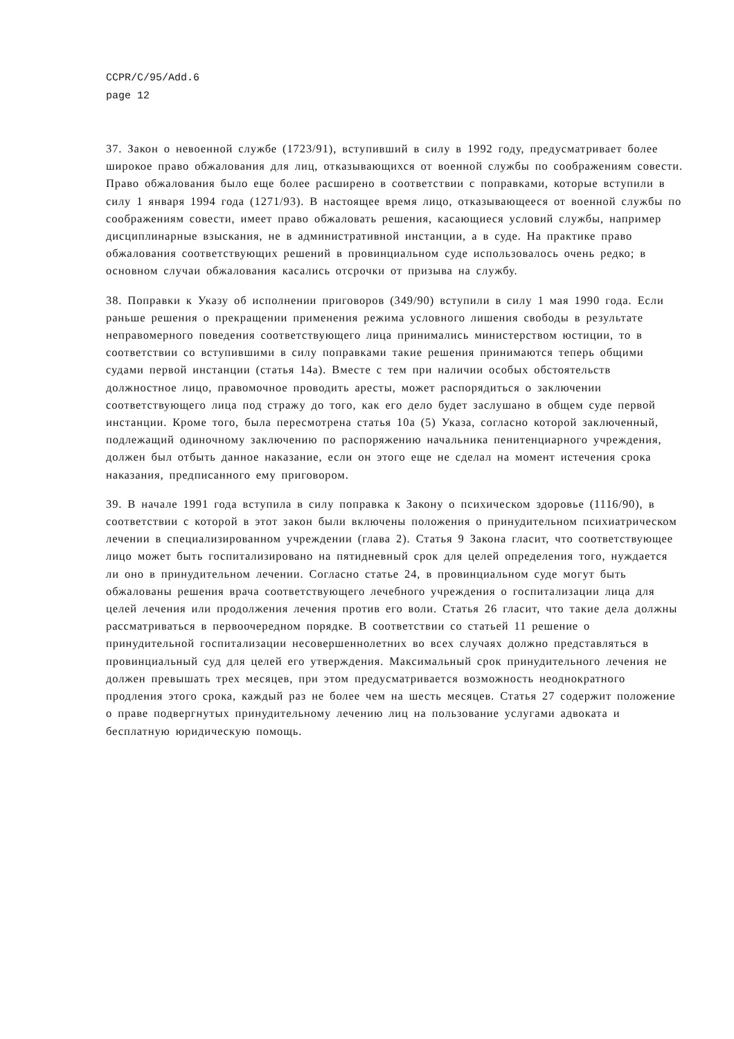CCPR/C/95/Add.6
page 12
37. Закон о невоенной службе (1723/91), вступивший в силу в 1992 году, предусматривает более широкое право обжалования для лиц, отказывающихся от военной службы по соображениям совести. Право обжалования было еще более расширено в соответствии с поправками, которые вступили в силу 1 января 1994 года (1271/93). В настоящее время лицо, отказывающееся от военной службы по соображениям совести, имеет право обжаловать решения, касающиеся условий службы, например дисциплинарные взыскания, не в административной инстанции, а в суде. На практике право обжалования соответствующих решений в провинциальном суде использовалось очень редко; в основном случаи обжалования касались отсрочки от призыва на службу.
38. Поправки к Указу об исполнении приговоров (349/90) вступили в силу 1 мая 1990 года. Если раньше решения о прекращении применения режима условного лишения свободы в результате неправомерного поведения соответствующего лица принимались министерством юстиции, то в соответствии со вступившими в силу поправками такие решения принимаются теперь общими судами первой инстанции (статья 14а). Вместе с тем при наличии особых обстоятельств должностное лицо, правомочное проводить аресты, может распорядиться о заключении соответствующего лица под стражу до того, как его дело будет заслушано в общем суде первой инстанции. Кроме того, была пересмотрена статья 10а (5) Указа, согласно которой заключенный, подлежащий одиночному заключению по распоряжению начальника пенитенциарного учреждения, должен был отбыть данное наказание, если он этого еще не сделал на момент истечения срока наказания, предписанного ему приговором.
39. В начале 1991 года вступила в силу поправка к Закону о психическом здоровье (1116/90), в соответствии с которой в этот закон были включены положения о принудительном психиатрическом лечении в специализированном учреждении (глава 2). Статья 9 Закона гласит, что соответствующее лицо может быть госпитализировано на пятидневный срок для целей определения того, нуждается ли оно в принудительном лечении. Согласно статье 24, в провинциальном суде могут быть обжалованы решения врача соответствующего лечебного учреждения о госпитализации лица для целей лечения или продолжения лечения против его воли. Статья 26 гласит, что такие дела должны рассматриваться в первоочередном порядке. В соответствии со статьей 11 решение о принудительной госпитализации несовершеннолетних во всех случаях должно представляться в провинциальный суд для целей его утверждения. Максимальный срок принудительного лечения не должен превышать трех месяцев, при этом предусматривается возможность неоднократного продления этого срока, каждый раз не более чем на шесть месяцев. Статья 27 содержит положение о праве подвергнутых принудительному лечению лиц на пользование услугами адвоката и бесплатную юридическую помощь.